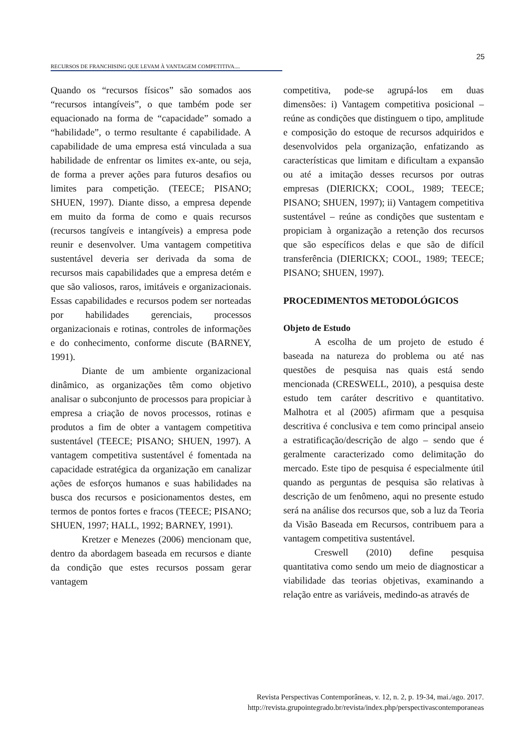25
RECURSOS DE FRANCHISING QUE LEVAM À VANTAGEM COMPETITIVA....
Quando os “recursos físicos” são somados aos “recursos intangíveis”, o que também pode ser equacionado na forma de “capacidade” somado a “habilidade”, o termo resultante é capabilidade. A capabilidade de uma empresa está vinculada a sua habilidade de enfrentar os limites ex-ante, ou seja, de forma a prever ações para futuros desafios ou limites para competição. (TEECE; PISANO; SHUEN, 1997). Diante disso, a empresa depende em muito da forma de como e quais recursos (recursos tangíveis e intangíveis) a empresa pode reunir e desenvolver. Uma vantagem competitiva sustentável deveria ser derivada da soma de recursos mais capabilidades que a empresa detém e que são valiosos, raros, imitáveis e organizacionais. Essas capabilidades e recursos podem ser norteadas por habilidades gerenciais, processos organizacionais e rotinas, controles de informações e do conhecimento, conforme discute (BARNEY, 1991).
Diante de um ambiente organizacional dinâmico, as organizações têm como objetivo analisar o subconjunto de processos para propiciar à empresa a criação de novos processos, rotinas e produtos a fim de obter a vantagem competitiva sustentável (TEECE; PISANO; SHUEN, 1997). A vantagem competitiva sustentável é fomentada na capacidade estratégica da organização em canalizar ações de esforços humanos e suas habilidades na busca dos recursos e posicionamentos destes, em termos de pontos fortes e fracos (TEECE; PISANO; SHUEN, 1997; HALL, 1992; BARNEY, 1991).
Kretzer e Menezes (2006) mencionam que, dentro da abordagem baseada em recursos e diante da condição que estes recursos possam gerar vantagem
competitiva, pode-se agrupá-los em duas dimensões: i) Vantagem competitiva posicional – reúne as condições que distinguem o tipo, amplitude e composição do estoque de recursos adquiridos e desenvolvidos pela organização, enfatizando as características que limitam e dificultam a expansão ou até a imitação desses recursos por outras empresas (DIERICKX; COOL, 1989; TEECE; PISANO; SHUEN, 1997); ii) Vantagem competitiva sustentável – reúne as condições que sustentam e propiciam à organização a retenção dos recursos que são específicos delas e que são de difícil transferência (DIERICKX; COOL, 1989; TEECE; PISANO; SHUEN, 1997).
PROCEDIMENTOS METODOLÓGICOS
Objeto de Estudo
A escolha de um projeto de estudo é baseada na natureza do problema ou até nas questões de pesquisa nas quais está sendo mencionada (CRESWELL, 2010), a pesquisa deste estudo tem caráter descritivo e quantitativo. Malhotra et al (2005) afirmam que a pesquisa descritiva é conclusiva e tem como principal anseio a estratificação/descrição de algo – sendo que é geralmente caracterizado como delimitação do mercado. Este tipo de pesquisa é especialmente útil quando as perguntas de pesquisa são relativas à descrição de um fenômeno, aqui no presente estudo será na análise dos recursos que, sob a luz da Teoria da Visão Baseada em Recursos, contribuem para a vantagem competitiva sustentável.
Creswell (2010) define pesquisa quantitativa como sendo um meio de diagnosticar a viabilidade das teorias objetivas, examinando a relação entre as variáveis, medindo-as através de
Revista Perspectivas Contemporâneas, v. 12, n. 2, p. 19-34, mai./ago. 2017.
http://revista.grupointegrado.br/revista/index.php/perspectivascontemporaneas